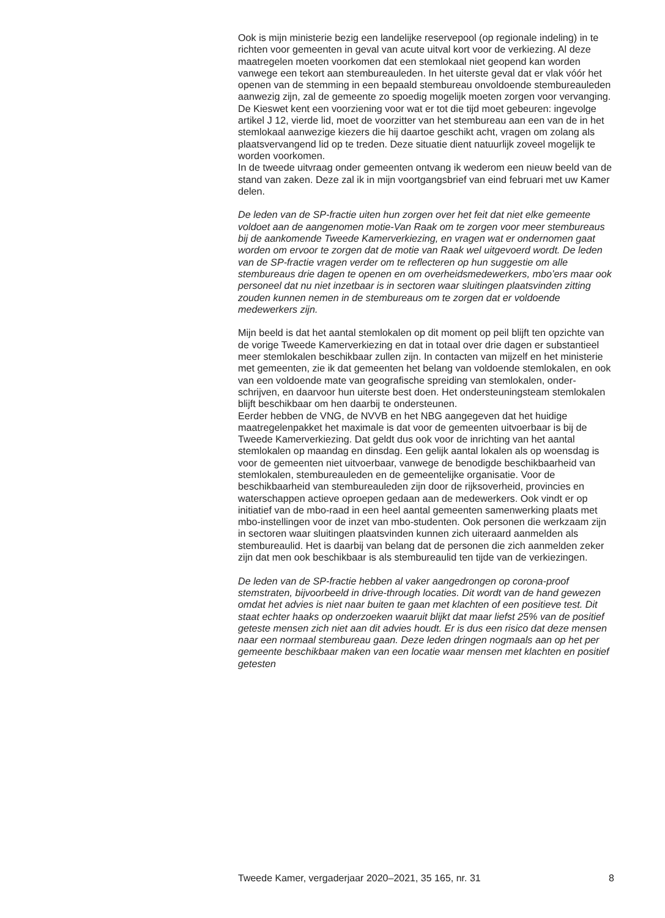Ook is mijn ministerie bezig een landelijke reservepool (op regionale indeling) in te richten voor gemeenten in geval van acute uitval kort voor de verkiezing. Al deze maatregelen moeten voorkomen dat een stemlokaal niet geopend kan worden vanwege een tekort aan stembureauleden. In het uiterste geval dat er vlak vóór het openen van de stemming in een bepaald stembureau onvoldoende stembureauleden aanwezig zijn, zal de gemeente zo spoedig mogelijk moeten zorgen voor vervanging. De Kieswet kent een voorziening voor wat er tot die tijd moet gebeuren: ingevolge artikel J 12, vierde lid, moet de voorzitter van het stembureau aan een van de in het stemlokaal aanwezige kiezers die hij daartoe geschikt acht, vragen om zolang als plaatsvervangend lid op te treden. Deze situatie dient natuurlijk zoveel mogelijk te worden voorkomen.
In de tweede uitvraag onder gemeenten ontvang ik wederom een nieuw beeld van de stand van zaken. Deze zal ik in mijn voortgangsbrief van eind februari met uw Kamer delen.
De leden van de SP-fractie uiten hun zorgen over het feit dat niet elke gemeente voldoet aan de aangenomen motie-Van Raak om te zorgen voor meer stembureaus bij de aankomende Tweede Kamerverkiezing, en vragen wat er ondernomen gaat worden om ervoor te zorgen dat de motie van Raak wel uitgevoerd wordt. De leden van de SP-fractie vragen verder om te reflecteren op hun suggestie om alle stembureaus drie dagen te openen en om overheidsmedewerkers, mbo’ers maar ook personeel dat nu niet inzetbaar is in sectoren waar sluitingen plaatsvinden zitting zouden kunnen nemen in de stembureaus om te zorgen dat er voldoende medewerkers zijn.
Mijn beeld is dat het aantal stemlokalen op dit moment op peil blijft ten opzichte van de vorige Tweede Kamerverkiezing en dat in totaal over drie dagen er substantieel meer stemlokalen beschikbaar zullen zijn. In contacten van mijzelf en het ministerie met gemeenten, zie ik dat gemeenten het belang van voldoende stemlokalen, en ook van een voldoende mate van geografische spreiding van stemlokalen, onder-schrijven, en daarvoor hun uiterste best doen. Het ondersteuningsteam stemlokalen blijft beschikbaar om hen daarbij te ondersteunen.
Eerder hebben de VNG, de NVVB en het NBG aangegeven dat het huidige maatregelenpakket het maximale is dat voor de gemeenten uitvoerbaar is bij de Tweede Kamerverkiezing. Dat geldt dus ook voor de inrichting van het aantal stemlokalen op maandag en dinsdag. Een gelijk aantal lokalen als op woensdag is voor de gemeenten niet uitvoerbaar, vanwege de benodigde beschikbaarheid van stemlokalen, stembureauleden en de gemeentelijke organisatie. Voor de beschikbaarheid van stembureauleden zijn door de rijksoverheid, provincies en waterschappen actieve oproepen gedaan aan de medewerkers. Ook vindt er op initiatief van de mbo-raad in een heel aantal gemeenten samenwerking plaats met mbo-instellingen voor de inzet van mbo-studenten. Ook personen die werkzaam zijn in sectoren waar sluitingen plaatsvinden kunnen zich uiteraard aanmelden als stembureaulid. Het is daarbij van belang dat de personen die zich aanmelden zeker zijn dat men ook beschikbaar is als stembureaulid ten tijde van de verkiezingen.
De leden van de SP-fractie hebben al vaker aangedrongen op corona-proof stemstraten, bijvoorbeeld in drive-through locaties. Dit wordt van de hand gewezen omdat het advies is niet naar buiten te gaan met klachten of een positieve test. Dit staat echter haaks op onderzoeken waaruit blijkt dat maar liefst 25% van de positief geteste mensen zich niet aan dit advies houdt. Er is dus een risico dat deze mensen naar een normaal stembureau gaan. Deze leden dringen nogmaals aan op het per gemeente beschikbaar maken van een locatie waar mensen met klachten en positief getesten
Tweede Kamer, vergaderjaar 2020–2021, 35 165, nr. 31 8